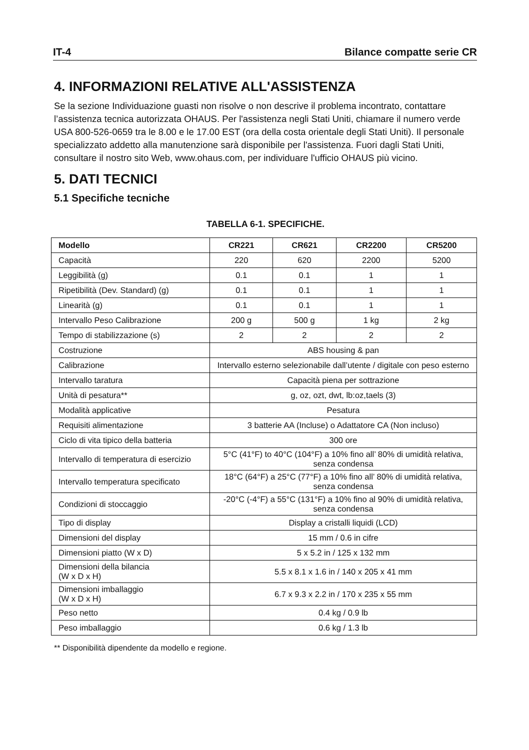IT-4 Bilance compatte serie CR
4. INFORMAZIONI RELATIVE ALL'ASSISTENZA
Se la sezione Individuazione guasti non risolve o non descrive il problema incontrato, contattare l’assistenza tecnica autorizzata OHAUS. Per l'assistenza negli Stati Uniti, chiamare il numero verde USA 800-526-0659 tra le 8.00 e le 17.00 EST (ora della costa orientale degli Stati Uniti). Il personale specializzato addetto alla manutenzione sarà disponibile per l'assistenza. Fuori dagli Stati Uniti, consultare il nostro sito Web, www.ohaus.com, per individuare l'ufficio OHAUS più vicino.
5. DATI TECNICI
5.1 Specifiche tecniche
TABELLA 6-1. SPECIFICHE.
| Modello | CR221 | CR621 | CR2200 | CR5200 |
| --- | --- | --- | --- | --- |
| Capacità | 220 | 620 | 2200 | 5200 |
| Leggibilità (g) | 0.1 | 0.1 | 1 | 1 |
| Ripetibilità (Dev. Standard) (g) | 0.1 | 0.1 | 1 | 1 |
| Linearità (g) | 0.1 | 0.1 | 1 | 1 |
| Intervallo Peso Calibrazione | 200 g | 500 g | 1 kg | 2 kg |
| Tempo di stabilizzazione (s) | 2 | 2 | 2 | 2 |
| Costruzione | ABS housing & pan | | | |
| Calibrazione | Intervallo esterno selezionabile dall’utente / digitale con peso esterno | | | |
| Intervallo taratura | Capacità piena per sottrazione | | | |
| Unità di pesatura** | g, oz, ozt, dwt, lb:oz,taels (3) | | | |
| Modalità applicative | Pesatura | | | |
| Requisiti alimentazione | 3 batterie AA (Incluse) o Adattatore CA (Non incluso) | | | |
| Ciclo di vita tipico della batteria | 300 ore | | | |
| Intervallo di temperatura di esercizio | 5°C (41°F) to 40°C (104°F) a 10% fino all’ 80% di umidità relativa, senza condensa | | | |
| Intervallo temperatura specificato | 18°C (64°F) a 25°C (77°F) a 10% fino all’ 80% di umidità relativa, senza condensa | | | |
| Condizioni di stoccaggio | -20°C (-4°F) a 55°C (131°F) a 10% fino al 90% di umidità relativa, senza condensa | | | |
| Tipo di display | Display a cristalli liquidi (LCD) | | | |
| Dimensioni del display | 15 mm / 0.6 in cifre | | | |
| Dimensioni piatto (W x D) | 5 x 5.2 in / 125 x 132 mm | | | |
| Dimensioni della bilancia (W x D x H) | 5.5 x 8.1 x 1.6 in / 140 x 205 x 41 mm | | | |
| Dimensioni imballaggio (W x D x H) | 6.7 x 9.3 x 2.2 in / 170 x 235 x 55 mm | | | |
| Peso netto | 0.4 kg / 0.9 lb | | | |
| Peso imballaggio | 0.6 kg / 1.3 lb | | | |
** Disponibilità dipendente da modello e regione.